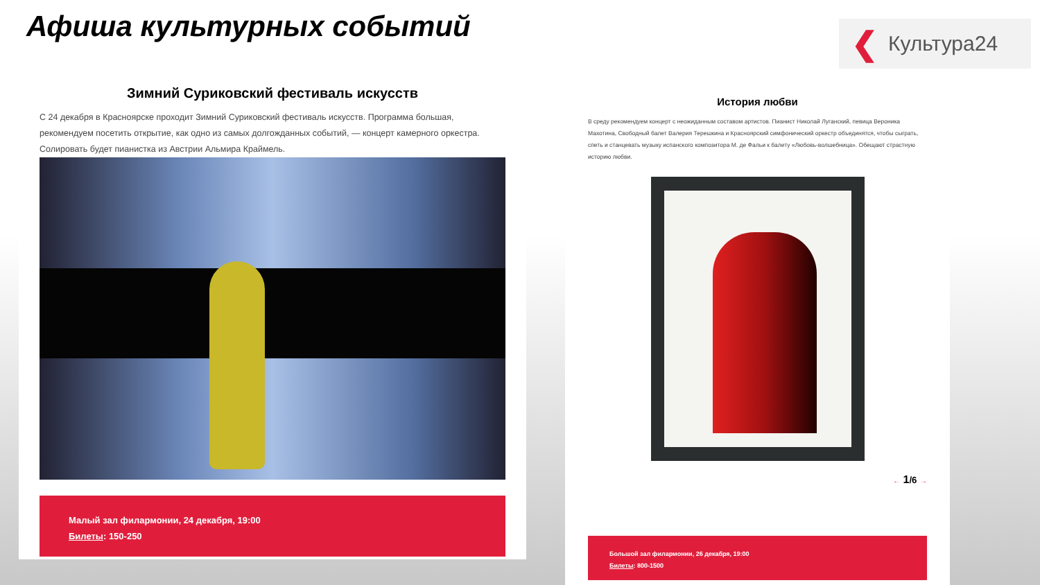Афиша культурных событий ❮ Культура24
Зимний Суриковский фестиваль искусств
С 24 декабря в Красноярске проходит Зимний Суриковский фестиваль искусств. Программа большая, рекомендуем посетить открытие, как одно из самых долгожданных событий, — концерт камерного оркестра. Солировать будет пианистка из Австрии Альмира Краймель.
Малый зал филармонии, 24 декабря, 19:00
Билеты: 150-250
История любви
В среду рекомендуем концерт с неожиданным составом артистов. Пианист Николай Луганский, певица Вероника Махотина, Свободный балет Валерия Терешкина и Красноярский симфонический оркестр объединятся, чтобы сыграть, спеть и станцевать музыку испанского композитора М. де Фальи к балету «Любовь-волшебница». Обещают страстную историю любви.
← 1/6 →
Большой зал филармонии, 26 декабря, 19:00
Билеты: 800-1500